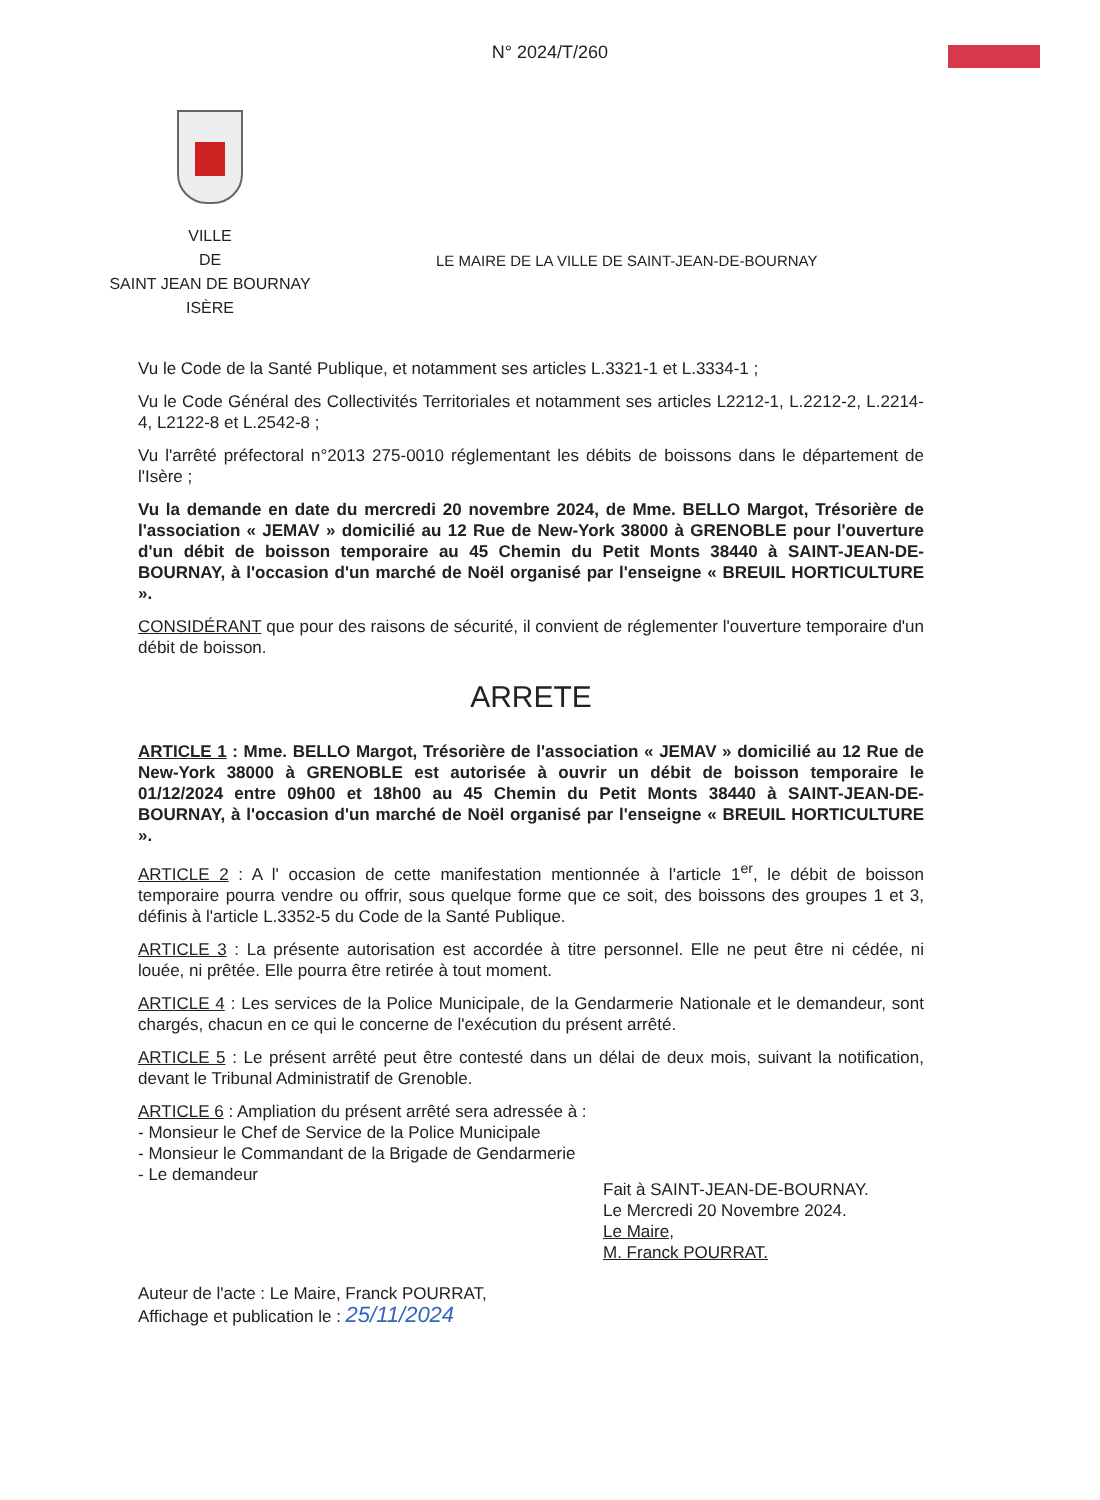N° 2024/T/260
VILLE
DE
SAINT JEAN DE BOURNAY
ISÈRE
LE MAIRE DE LA VILLE DE SAINT-JEAN-DE-BOURNAY
Vu le Code de la Santé Publique, et notamment ses articles L.3321-1 et L.3334-1 ;
Vu le Code Général des Collectivités Territoriales et notamment ses articles L2212-1, L.2212-2, L.2214-4, L2122-8 et L.2542-8 ;
Vu l'arrêté préfectoral n°2013 275-0010 réglementant les débits de boissons dans le département de l'Isère ;
Vu la demande en date du mercredi 20 novembre 2024, de Mme. BELLO Margot, Trésorière de l'association « JEMAV » domicilié au 12 Rue de New-York 38000 à GRENOBLE pour l'ouverture d'un débit de boisson temporaire au 45 Chemin du Petit Monts 38440 à SAINT-JEAN-DE-BOURNAY, à l'occasion d'un marché de Noël organisé par l'enseigne « BREUIL HORTICULTURE ».
CONSIDÉRANT que pour des raisons de sécurité, il convient de réglementer l'ouverture temporaire d'un débit de boisson.
ARRETE
ARTICLE 1 : Mme. BELLO Margot, Trésorière de l'association « JEMAV » domicilié au 12 Rue de New-York 38000 à GRENOBLE est autorisée à ouvrir un débit de boisson temporaire le 01/12/2024 entre 09h00 et 18h00 au 45 Chemin du Petit Monts 38440 à SAINT-JEAN-DE-BOURNAY, à l'occasion d'un marché de Noël organisé par l'enseigne « BREUIL HORTICULTURE ».
ARTICLE 2 : A l' occasion de cette manifestation mentionnée à l'article 1<sup>er</sup>, le débit de boisson temporaire pourra vendre ou offrir, sous quelque forme que ce soit, des boissons des groupes 1 et 3, définis à l'article L.3352-5 du Code de la Santé Publique.
ARTICLE 3 : La présente autorisation est accordée à titre personnel. Elle ne peut être ni cédée, ni louée, ni prêtée. Elle pourra être retirée à tout moment.
ARTICLE 4 : Les services de la Police Municipale, de la Gendarmerie Nationale et le demandeur, sont chargés, chacun en ce qui le concerne de l'exécution du présent arrêté.
ARTICLE 5 : Le présent arrêté peut être contesté dans un délai de deux mois, suivant la notification, devant le Tribunal Administratif de Grenoble.
ARTICLE 6 : Ampliation du présent arrêté sera adressée à :
- Monsieur le Chef de Service de la Police Municipale
- Monsieur le Commandant de la Brigade de Gendarmerie
- Le demandeur
Fait à SAINT-JEAN-DE-BOURNAY.
Le Mercredi 20 Novembre 2024.
Le Maire,
M. Franck POURRAT.
Auteur de l'acte : Le Maire, Franck POURRAT,
Affichage et publication le : 25/11/2024